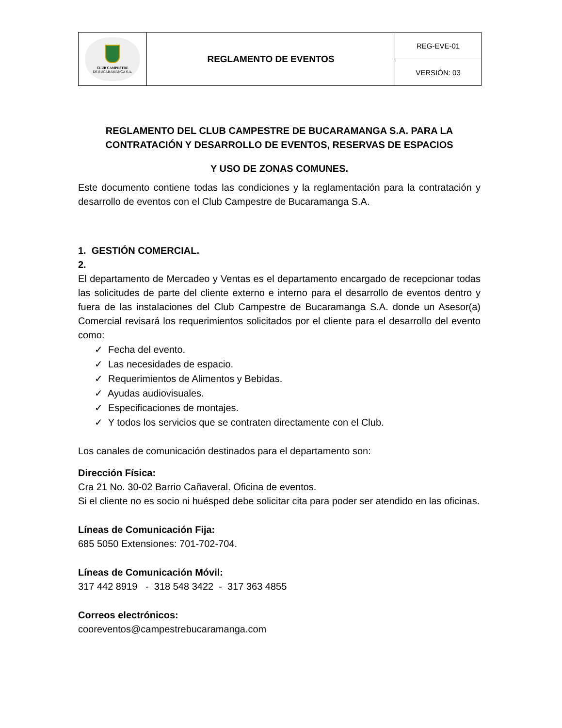| CLUB CAMPESTRE DE BUCARAMANGA S.A. | REGLAMENTO DE EVENTOS | REG-EVE-01 |
| | | VERSIÓN: 03 |
REGLAMENTO DEL CLUB CAMPESTRE DE BUCARAMANGA S.A. PARA LA CONTRATACIÓN Y DESARROLLO DE EVENTOS, RESERVAS DE ESPACIOS
Y USO DE ZONAS COMUNES.
Este documento contiene todas las condiciones y la reglamentación para la contratación y desarrollo de eventos con el Club Campestre de Bucaramanga S.A.
1. GESTIÓN COMERCIAL.
2.
El departamento de Mercadeo y Ventas es el departamento encargado de recepcionar todas las solicitudes de parte del cliente externo e interno para el desarrollo de eventos dentro y fuera de las instalaciones del Club Campestre de Bucaramanga S.A. donde un Asesor(a) Comercial revisará los requerimientos solicitados por el cliente para el desarrollo del evento como:
✓ Fecha del evento.
✓ Las necesidades de espacio.
✓ Requerimientos de Alimentos y Bebidas.
✓ Ayudas audiovisuales.
✓ Especificaciones de montajes.
✓ Y todos los servicios que se contraten directamente con el Club.
Los canales de comunicación destinados para el departamento son:
Dirección Física:
Cra 21 No. 30-02 Barrio Cañaveral. Oficina de eventos.
Si el cliente no es socio ni huésped debe solicitar cita para poder ser atendido en las oficinas.
Líneas de Comunicación Fija:
685 5050 Extensiones: 701-702-704.
Líneas de Comunicación Móvil:
317 442 8919 - 318 548 3422 - 317 363 4855
Correos electrónicos:
cooreventos@campestrebucaramanga.com